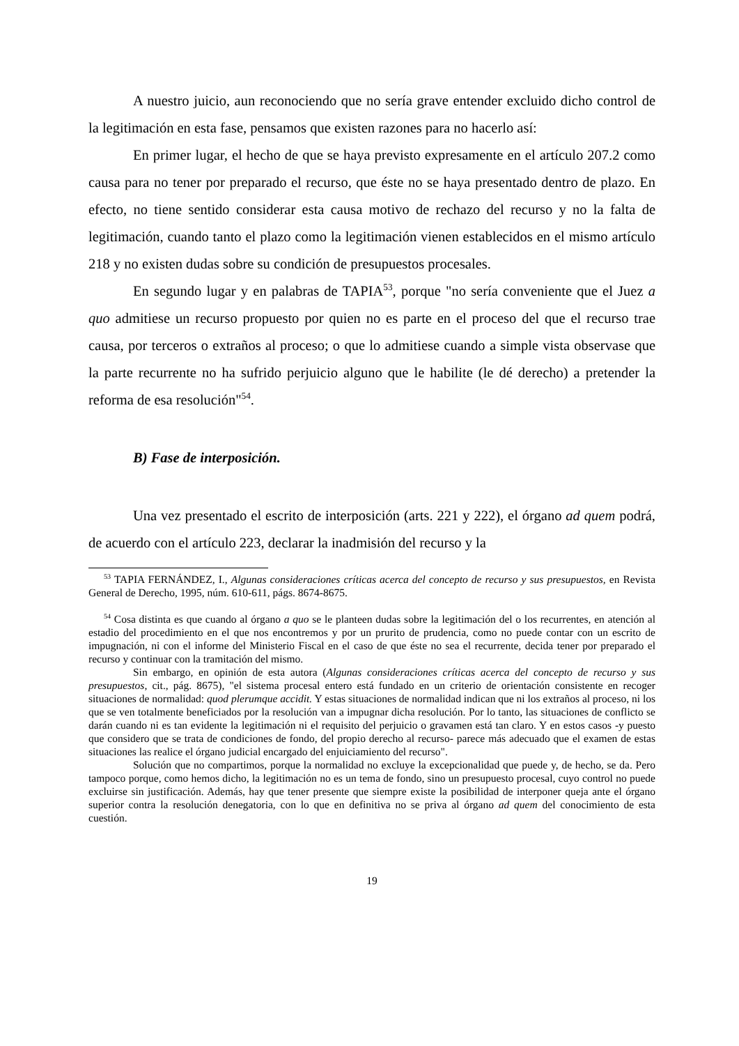A nuestro juicio, aun reconociendo que no sería grave entender excluido dicho control de la legitimación en esta fase, pensamos que existen razones para no hacerlo así:
En primer lugar, el hecho de que se haya previsto expresamente en el artículo 207.2 como causa para no tener por preparado el recurso, que éste no se haya presentado dentro de plazo. En efecto, no tiene sentido considerar esta causa motivo de rechazo del recurso y no la falta de legitimación, cuando tanto el plazo como la legitimación vienen establecidos en el mismo artículo 218 y no existen dudas sobre su condición de presupuestos procesales.
En segundo lugar y en palabras de TAPIA<sup>53</sup>, porque "no sería conveniente que el Juez a quo admitiese un recurso propuesto por quien no es parte en el proceso del que el recurso trae causa, por terceros o extraños al proceso; o que lo admitiese cuando a simple vista observase que la parte recurrente no ha sufrido perjuicio alguno que le habilite (le dé derecho) a pretender la reforma de esa resolución"<sup>54</sup>.
B) Fase de interposición.
Una vez presentado el escrito de interposición (arts. 221 y 222), el órgano ad quem podrá, de acuerdo con el artículo 223, declarar la inadmisión del recurso y la
<sup>53</sup> TAPIA FERNÁNDEZ, I., Algunas consideraciones críticas acerca del concepto de recurso y sus presupuestos, en Revista General de Derecho, 1995, núm. 610-611, págs. 8674-8675.
<sup>54</sup> Cosa distinta es que cuando al órgano a quo se le planteen dudas sobre la legitimación del o los recurrentes, en atención al estadio del procedimiento en el que nos encontremos y por un prurito de prudencia, como no puede contar con un escrito de impugnación, ni con el informe del Ministerio Fiscal en el caso de que éste no sea el recurrente, decida tener por preparado el recurso y continuar con la tramitación del mismo.
Sin embargo, en opinión de esta autora (Algunas consideraciones críticas acerca del concepto de recurso y sus presupuestos, cit., pág. 8675), "el sistema procesal entero está fundado en un criterio de orientación consistente en recoger situaciones de normalidad: quod plerumque accidit. Y estas situaciones de normalidad indican que ni los extraños al proceso, ni los que se ven totalmente beneficiados por la resolución van a impugnar dicha resolución. Por lo tanto, las situaciones de conflicto se darán cuando ni es tan evidente la legitimación ni el requisito del perjuicio o gravamen está tan claro. Y en estos casos -y puesto que considero que se trata de condiciones de fondo, del propio derecho al recurso- parece más adecuado que el examen de estas situaciones las realice el órgano judicial encargado del enjuiciamiento del recurso".
Solución que no compartimos, porque la normalidad no excluye la excepcionalidad que puede y, de hecho, se da. Pero tampoco porque, como hemos dicho, la legitimación no es un tema de fondo, sino un presupuesto procesal, cuyo control no puede excluirse sin justificación. Además, hay que tener presente que siempre existe la posibilidad de interponer queja ante el órgano superior contra la resolución denegatoria, con lo que en definitiva no se priva al órgano ad quem del conocimiento de esta cuestión.
19